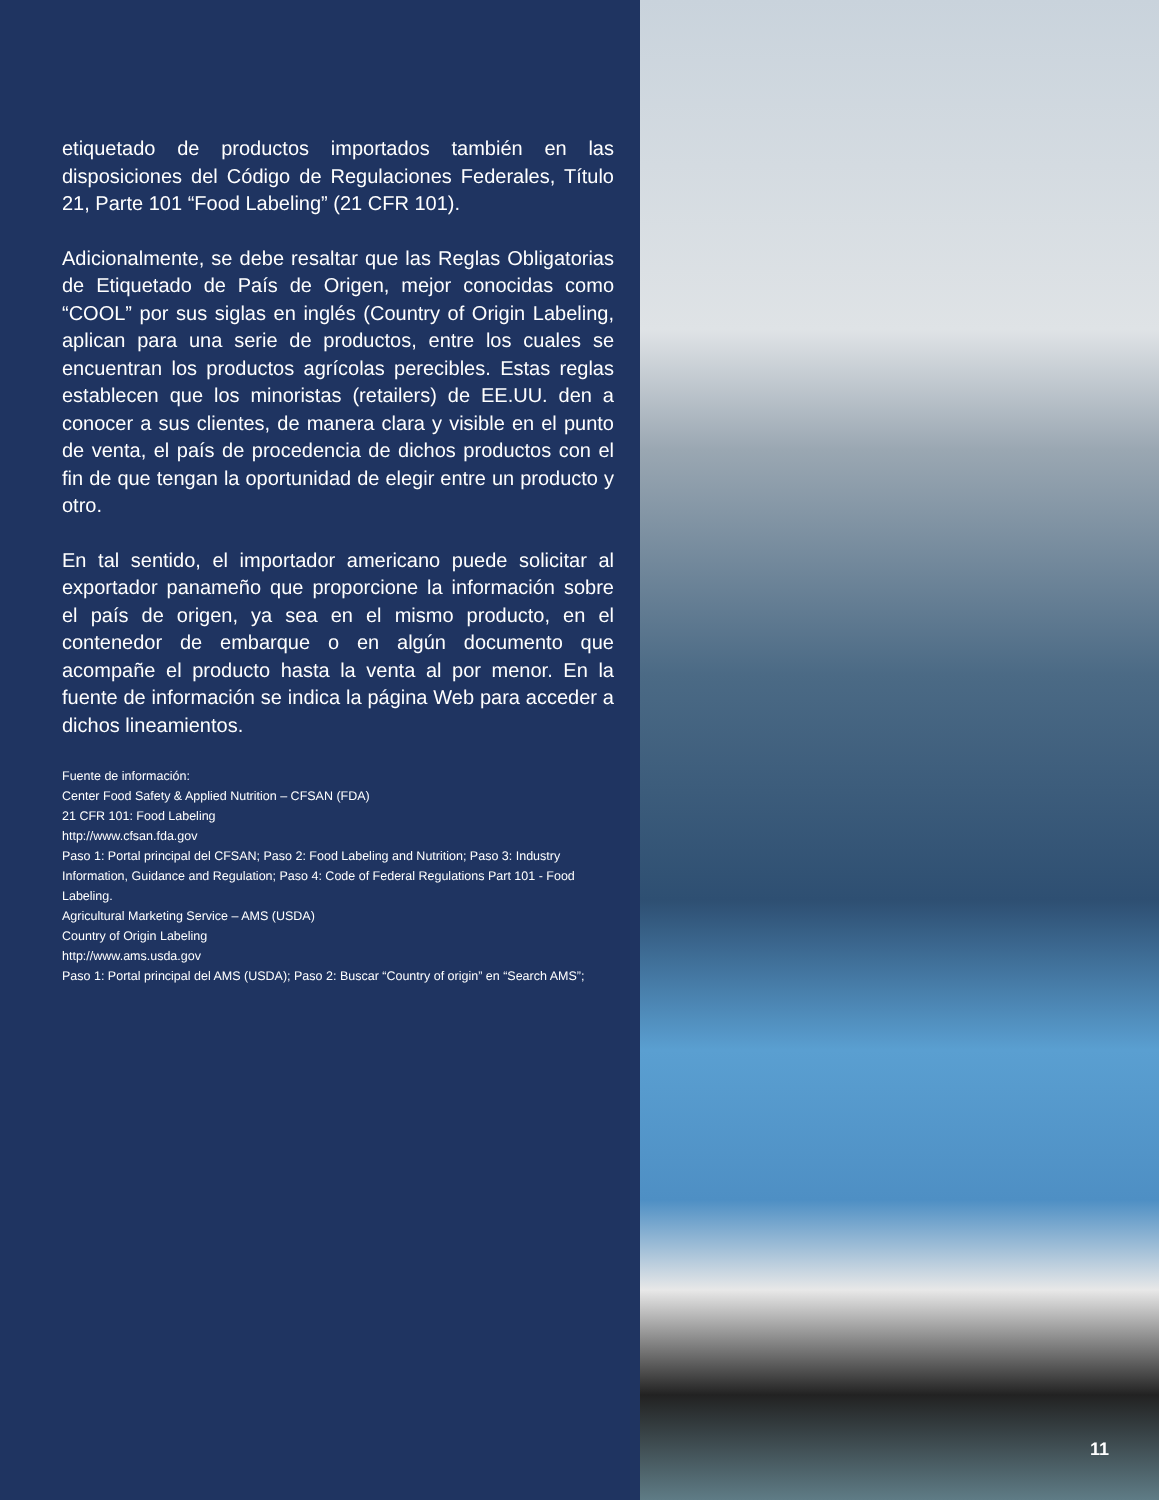etiquetado de productos importados también en las disposiciones del Código de Regulaciones Federales, Título 21, Parte 101 “Food Labeling” (21 CFR 101).
Adicionalmente, se debe resaltar que las Reglas Obligatorias de Etiquetado de País de Origen, mejor conocidas como “COOL” por sus siglas en inglés (Country of Origin Labeling, aplican para una serie de productos, entre los cuales se encuentran los productos agrícolas perecibles. Estas reglas establecen que los minoristas (retailers) de EE.UU. den a conocer a sus clientes, de manera clara y visible en el punto de venta, el país de procedencia de dichos productos con el fin de que tengan la oportunidad de elegir entre un producto y otro.
En tal sentido, el importador americano puede solicitar al exportador panameño que proporcione la información sobre el país de origen, ya sea en el mismo producto, en el contenedor de embarque o en algún documento que acompañe el producto hasta la venta al por menor. En la fuente de información se indica la página Web para acceder a dichos lineamientos.
Fuente de información:
Center Food Safety & Applied Nutrition – CFSAN (FDA)
21 CFR 101: Food Labeling
http://www.cfsan.fda.gov
Paso 1: Portal principal del CFSAN; Paso 2: Food Labeling and Nutrition; Paso 3: Industry Information, Guidance and Regulation; Paso 4: Code of Federal Regulations Part 101 - Food Labeling.
Agricultural Marketing Service – AMS (USDA)
Country of Origin Labeling
http://www.ams.usda.gov
Paso 1: Portal principal del AMS (USDA); Paso 2: Buscar “Country of origin” en “Search AMS”;
11